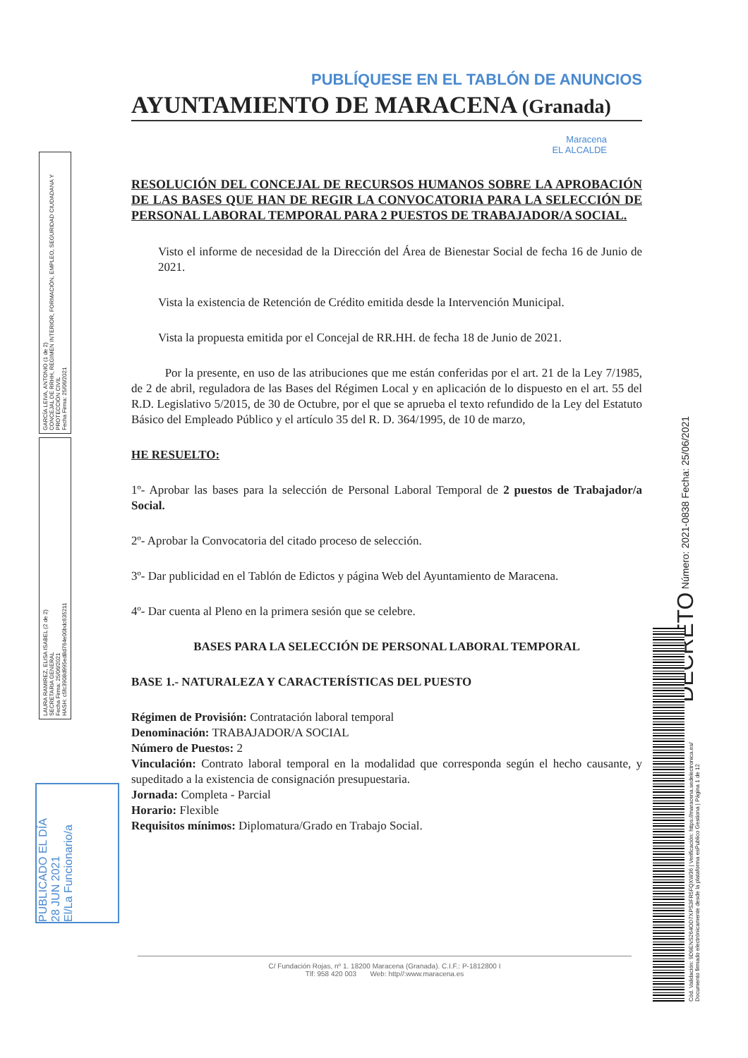GARCÍA LEIVA, ANTONIO (1 de 2)
CONCEJAL DE RRHH, REGIMEN INTERIOR, FORMACIÓN, EMPLEO, SEGURIDAD CIUDADANA Y PROTECCIÓN CIVIL
Fecha Firma: 25/06/2021
LAURA RAMIREZ, ELISA ISABEL (2 de 2)
SECRETARIA GENERAL
Fecha Firma: 25/06/2021
HASH: c5fc3908d995ed8d764e00bdc635211
PUBLÍQUESE EN EL TABLÓN DE ANUNCIOS
AYUNTAMIENTO DE MARACENA (Granada)
Maracena
EL ALCALDE
RESOLUCIÓN DEL CONCEJAL DE RECURSOS HUMANOS SOBRE LA APROBACIÓN DE LAS BASES QUE HAN DE REGIR LA CONVOCATORIA PARA LA SELECCIÓN DE PERSONAL LABORAL TEMPORAL PARA 2 PUESTOS DE TRABAJADOR/A SOCIAL.
Visto el informe de necesidad de la Dirección del Área de Bienestar Social de fecha 16 de Junio de 2021.
Vista la existencia de Retención de Crédito emitida desde la Intervención Municipal.
Vista la propuesta emitida por el Concejal de RR.HH. de fecha 18 de Junio de 2021.
Por la presente, en uso de las atribuciones que me están conferidas por el art. 21 de la Ley 7/1985, de 2 de abril, reguladora de las Bases del Régimen Local y en aplicación de lo dispuesto en el art. 55 del R.D. Legislativo 5/2015, de 30 de Octubre, por el que se aprueba el texto refundido de la Ley del Estatuto Básico del Empleado Público y el artículo 35 del R. D. 364/1995, de 10 de marzo,
HE RESUELTO:
1º- Aprobar las bases para la selección de Personal Laboral Temporal de 2 puestos de Trabajador/a Social.
2º- Aprobar la Convocatoria del citado proceso de selección.
3º- Dar publicidad en el Tablón de Edictos y página Web del Ayuntamiento de Maracena.
4º- Dar cuenta al Pleno en la primera sesión que se celebre.
BASES PARA LA SELECCIÓN DE PERSONAL LABORAL TEMPORAL
BASE 1.- NATURALEZA Y CARACTERÍSTICAS DEL PUESTO
Régimen de Provisión: Contratación laboral temporal
Denominación: TRABAJADOR/A SOCIAL
Número de Puestos: 2
Vinculación: Contrato laboral temporal en la modalidad que corresponda según el hecho causante, y supeditado a la existencia de consignación presupuestaria.
Jornada: Completa - Parcial
Horario: Flexible
Requisitos mínimos: Diplomatura/Grado en Trabajo Social.
PUBLICADO EL DÍA
28 JUN 2021
El/La Funcionario/a
DECRETO Número: 2021-0838 Fecha: 25/06/2021
Cód. Validación: 9D9ENS264OD7XPS3FR5FQXW36 | Verificación: https://maracena.sedelectronica.es/
Documento firmado electrónicamente desde la plataforma esPublico Gestiona | Página 1 de 12
C/ Fundación Rojas, nº 1. 18200 Maracena (Granada). C.I.F.: P-1812800 I
Tlf: 958 420 003 Web: http//:www.maracena.es